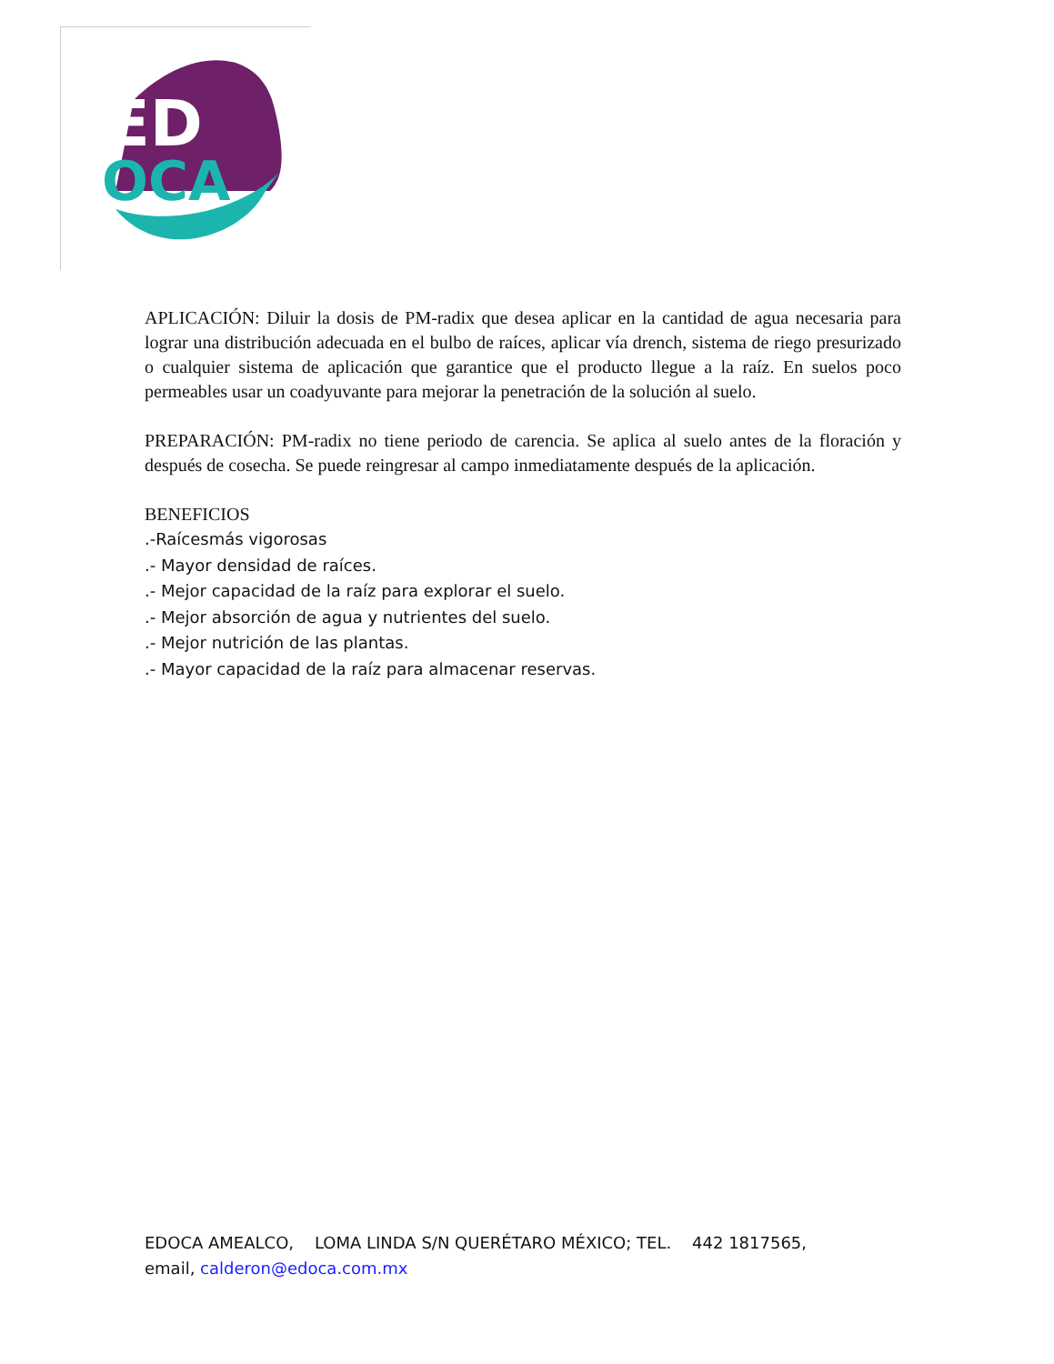ED
OCA
APLICACIÓN: Diluir la dosis de PM-radix que desea aplicar en la cantidad de agua necesaria para lograr una distribución adecuada en el bulbo de raíces, aplicar vía drench, sistema de riego presurizado o cualquier sistema de aplicación que garantice que el producto llegue a la raíz. En suelos poco permeables usar un coadyuvante para mejorar la penetración de la solución al suelo.
PREPARACIÓN: PM-radix no tiene periodo de carencia. Se aplica al suelo antes de la floración y después de cosecha. Se puede reingresar al campo inmediatamente después de la aplicación.
BENEFICIOS
.-Raícesmás vigorosas
.- Mayor densidad de raíces.
.- Mejor capacidad de la raíz para explorar el suelo.
.- Mejor absorción de agua y nutrientes del suelo.
.- Mejor nutrición de las plantas.
.- Mayor capacidad de la raíz para almacenar reservas.
EDOCA AMEALCO, LOMA LINDA S/N QUERÉTARO MÉXICO; TEL. 442 1817565,
email, calderon@edoca.com.mx